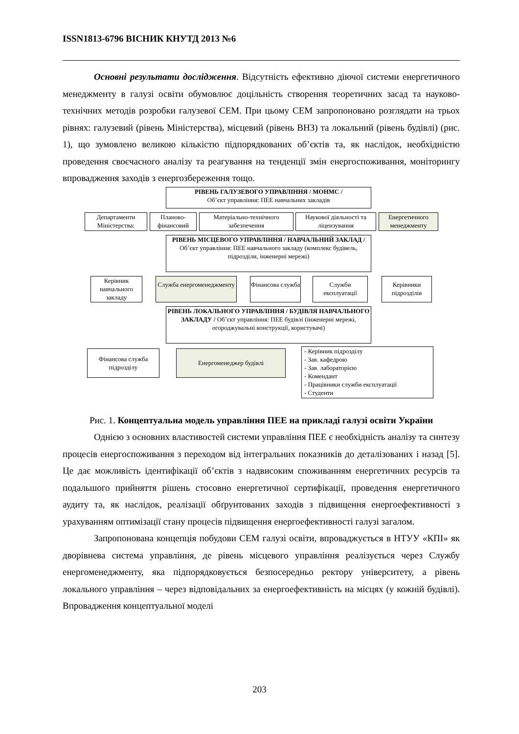ISSN1813-6796 ВІСНИК КНУТД 2013 №6
Основні результати дослідження. Відсутність ефективно діючої системи енергетичного менеджменту в галузі освіти обумовлює доцільність створення теоретичних засад та науково-технічних методів розробки галузевої СЕМ. При цьому СЕМ запропоновано розглядати на трьох рівнях: галузевий (рівень Міністерства), місцевий (рівень ВНЗ) та локальний (рівень будівлі) (рис. 1), що зумовлено великою кількістю підпорядкованих об’єктів та, як наслідок, необхідністю проведення своєчасного аналізу та реагування на тенденції змін енергоспоживання, моніторингу впровадження заходів з енергозбереження тощо.
РІВЕНЬ ГАЛУЗЕВОГО УПРАВЛІННЯ / МОНМС /
Об’єкт управління: ПЕЕ навчальних закладів
Департаменти Міністерства:
Планово-фінансовий
Матеріально-технічного забезпечення
Наукової діяльності та ліцензування
Енергетичного менеджменту
РІВЕНЬ МІСЦЕВОГО УПРАВЛІННЯ / НАВЧАЛЬНИЙ ЗАКЛАД / Об’єкт управління: ПЕЕ навчального закладу (комплекс будівель, підрозділи, інженерні мережі)
Керівник навчального закладу
Служба енергоменеджменту
Фінансова служба
Служби експлуатації
Керівники підрозділів
РІВЕНЬ ЛОКАЛЬНОГО УПРАВЛІННЯ / БУДІВЛЯ НАВЧАЛЬНОГО ЗАКЛАДУ / Об’єкт управління: ПЕЕ будівлі (інженерні мережі, огороджувальні конструкції, користувачі)
Фінансова служба підрозділу
Енергоменеджер будівлі
- Керівник підрозділу
- Зав. кафедрою
- Зав. лабораторією
- Комендант
- Працівники служби експлуатації
- Студенти
Рис. 1. Концептуальна модель управління ПЕЕ на прикладі галузі освіти України
Однією з основних властивостей системи управління ПЕЕ є необхідність аналізу та синтезу процесів енергоспоживання з переходом від інтегральних показників до деталізованих і назад [5]. Це дає можливість ідентифікації об’єктів з надвисоким споживанням енергетичних ресурсів та подальшого прийняття рішень стосовно енергетичної сертифікації, проведення енергетичного аудиту та, як наслідок, реалізації обґрунтованих заходів з підвищення енергоефективності з урахуванням оптимізації стану процесів підвищення енергоефективності галузі загалом.
Запропонована концепція побудови СЕМ галузі освіти, впроваджується в НТУУ «КПІ» як дворівнева система управління, де рівень місцевого управління реалізується через Службу енергоменеджменту, яка підпорядковується безпосередньо ректору університету, а рівень локального управління – через відповідальних за енергоефективність на місцях (у кожній будівлі). Впровадження концептуальної моделі
203